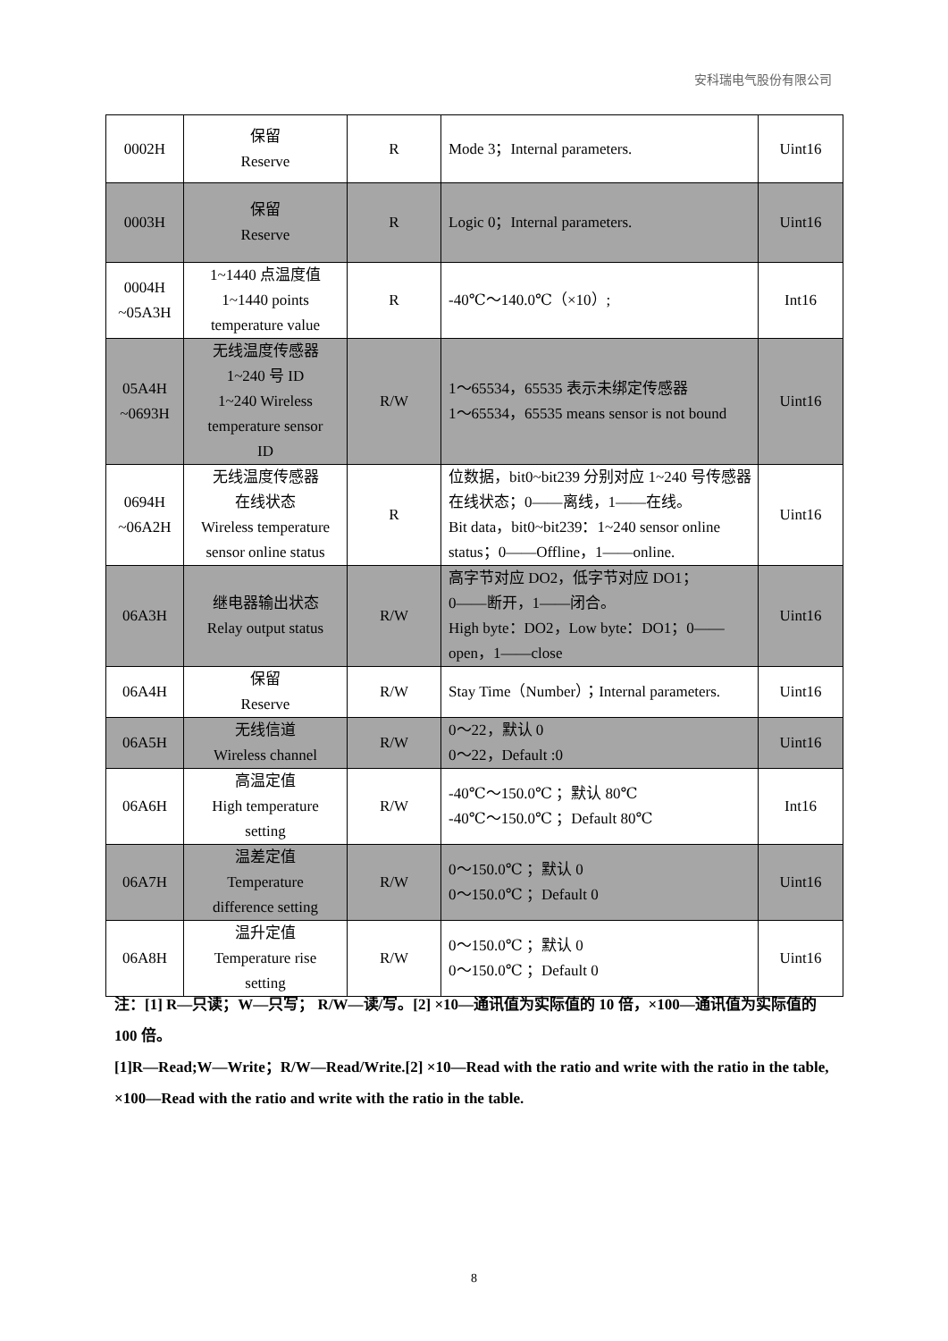安科瑞电气股份有限公司
| 0002H | 保留 Reserve | R | Mode 3；Internal parameters. | Uint16 |
| 0003H | 保留 Reserve | R | Logic 0；Internal parameters. | Uint16 |
| 0004H ~05A3H | 1~1440 点温度值 1~1440 points temperature value | R | -40℃～140.0℃（×10）; | Int16 |
| 05A4H ~0693H | 无线温度传感器 1~240 号 ID 1~240 Wireless temperature sensor ID | R/W | 1～65534，65535 表示未绑定传感器 1～65534，65535 means sensor is not bound | Uint16 |
| 0694H ~06A2H | 无线温度传感器 在线状态 Wireless temperature sensor online status | R | 位数据，bit0~bit239 分别对应 1~240 号传感器在线状态；0——离线，1——在线。 Bit data，bit0~bit239：1~240 sensor online status；0——Offline，1——online. | Uint16 |
| 06A3H | 继电器输出状态 Relay output status | R/W | 高字节对应 DO2，低字节对应 DO1； 0——断开，1——闭合。 High byte：DO2，Low byte：DO1；0——open，1——close | Uint16 |
| 06A4H | 保留 Reserve | R/W | Stay Time（Number）；Internal parameters. | Uint16 |
| 06A5H | 无线信道 Wireless channel | R/W | 0～22，默认 0 0～22，Default :0 | Uint16 |
| 06A6H | 高温定值 High temperature setting | R/W | -40℃～150.0℃ ；默认 80℃ -40℃～150.0℃ ；Default 80℃ | Int16 |
| 06A7H | 温差定值 Temperature difference setting | R/W | 0～150.0℃ ；默认 0 0～150.0℃ ；Default 0 | Uint16 |
| 06A8H | 温升定值 Temperature rise setting | R/W | 0～150.0℃ ；默认 0 0～150.0℃ ；Default 0 | Uint16 |
注：[1] R—只读；W—只写； R/W—读/写。[2] ×10—通讯值为实际值的 10 倍，×100—通讯值为实际值的 100 倍。
[1]R—Read;W—Write；R/W—Read/Write.[2] ×10—Read with the ratio and write with the ratio in the table, ×100—Read with the ratio and write with the ratio in the table.
8